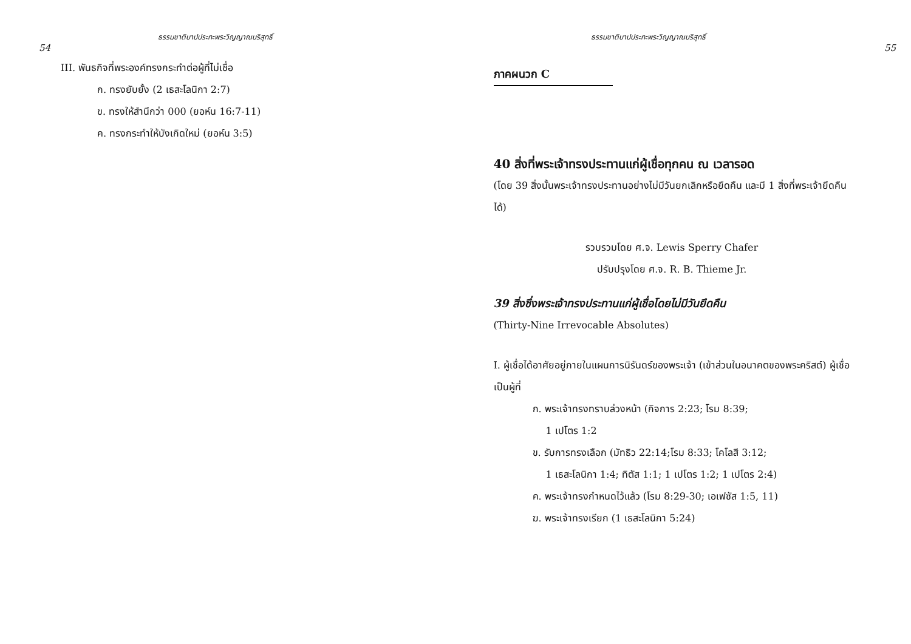ธรรมชาติบาปประทะพระวิญญาณบริสุทธิ์
54
III. พันธกิจที่พระองค์ทรงกระทำต่อผู้ที่ไม่เชื่อ
ก. ทรงยับยั้ง (2 เธสะโลนิกา 2:7)
ข. ทรงให้สำนึกว่า 000 (ยอห์น 16:7-11)
ค. ทรงกระทำให้บังเกิดใหม่ (ยอห์น 3:5)
ธรรมชาติบาปประทะพระวิญญาณบริสุทธิ์
55
ภาคผนวก C
40 สิ่งที่พระเจ้าทรงประทานแก่ผู้เชื่อทุกคน ณ เวลารอด
(โดย 39 สิ่งนั้นพระเจ้าทรงประทานอย่างไม่มีวันยกเลิกหรือยึดคืน และมี 1 สิ่งที่พระเจ้ายึดคืนได้)
รวบรวมโดย ศ.จ. Lewis Sperry Chafer
ปรับปรุงโดย ศ.จ. R. B. Thieme Jr.
39 สิ่งซึ่งพระเจ้าทรงประทานแก่ผู้เชื่อโดยไม่มีวันยึดคืน
(Thirty-Nine Irrevocable Absolutes)
I. ผู้เชื่อได้อาศัยอยู่ภายในแผนการนิรันดร์ของพระเจ้า (เข้าส่วนในอนาคตของพระคริสต์) ผู้เชื่อเป็นผู้ที่
ก. พระเจ้าทรงทราบล่วงหน้า (กิจการ 2:23; โรม 8:39;
1 เปโตร 1:2
ข. รับการทรงเลือก (มัทธิว 22:14;โรม 8:33; โคโลสี 3:12;
1 เธสะโลนิกา 1:4; ทิตัส 1:1; 1 เปโตร 1:2; 1 เปโตร 2:4)
ค. พระเจ้าทรงกำหนดไว้แล้ว (โรม 8:29-30; เอเฟซัส 1:5, 11)
ฆ. พระเจ้าทรงเรียก (1 เธสะโลนิกา 5:24)